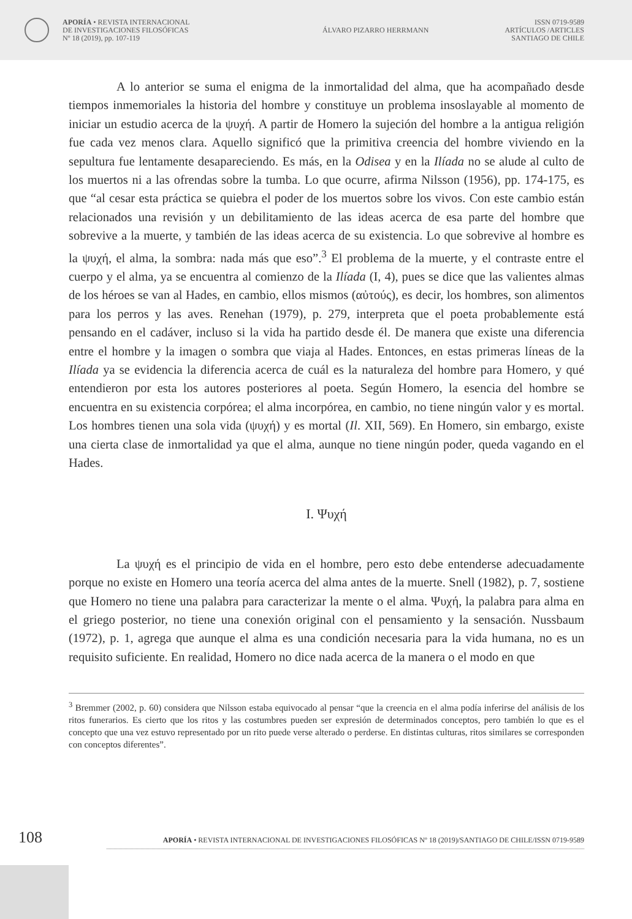APORÍA • REVISTA INTERNACIONAL
DE INVESTIGACIONES FILOSÓFICAS
Nº 18 (2019), pp. 107-119
ÁLVARO PIZARRO HERRMANN
ISSN 0719-9589
ARTÍCULOS /ARTICLES
SANTIAGO DE CHILE
A lo anterior se suma el enigma de la inmortalidad del alma, que ha acompañado desde tiempos inmemoriales la historia del hombre y constituye un problema insoslayable al momento de iniciar un estudio acerca de la ψυχή. A partir de Homero la sujeción del hombre a la antigua religión fue cada vez menos clara. Aquello significó que la primitiva creencia del hombre viviendo en la sepultura fue lentamente desapareciendo. Es más, en la Odisea y en la Ilíada no se alude al culto de los muertos ni a las ofrendas sobre la tumba. Lo que ocurre, afirma Nilsson (1956), pp. 174-175, es que “al cesar esta práctica se quiebra el poder de los muertos sobre los vivos. Con este cambio están relacionados una revisión y un debilitamiento de las ideas acerca de esa parte del hombre que sobrevive a la muerte, y también de las ideas acerca de su existencia. Lo que sobrevive al hombre es la ψυχή, el alma, la sombra: nada más que eso”.<sup>3</sup> El problema de la muerte, y el contraste entre el cuerpo y el alma, ya se encuentra al comienzo de la Ilíada (I, 4), pues se dice que las valientes almas de los héroes se van al Hades, en cambio, ellos mismos (αὐτούς), es decir, los hombres, son alimentos para los perros y las aves. Renehan (1979), p. 279, interpreta que el poeta probablemente está pensando en el cadáver, incluso si la vida ha partido desde él. De manera que existe una diferencia entre el hombre y la imagen o sombra que viaja al Hades. Entonces, en estas primeras líneas de la Ilíada ya se evidencia la diferencia acerca de cuál es la naturaleza del hombre para Homero, y qué entendieron por esta los autores posteriores al poeta. Según Homero, la esencia del hombre se encuentra en su existencia corpórea; el alma incorpórea, en cambio, no tiene ningún valor y es mortal. Los hombres tienen una sola vida (ψυχή) y es mortal (Il. XII, 569). En Homero, sin embargo, existe una cierta clase de inmortalidad ya que el alma, aunque no tiene ningún poder, queda vagando en el Hades.
I. Ψυχή
La ψυχή es el principio de vida en el hombre, pero esto debe entenderse adecuadamente porque no existe en Homero una teoría acerca del alma antes de la muerte. Snell (1982), p. 7, sostiene que Homero no tiene una palabra para caracterizar la mente o el alma. Ψυχή, la palabra para alma en el griego posterior, no tiene una conexión original con el pensamiento y la sensación. Nussbaum (1972), p. 1, agrega que aunque el alma es una condición necesaria para la vida humana, no es un requisito suficiente. En realidad, Homero no dice nada acerca de la manera o el modo en que
<sup>3</sup> Bremmer (2002, p. 60) considera que Nilsson estaba equivocado al pensar “que la creencia en el alma podía inferirse del análisis de los ritos funerarios. Es cierto que los ritos y las costumbres pueden ser expresión de determinados conceptos, pero también lo que es el concepto que una vez estuvo representado por un rito puede verse alterado o perderse. En distintas culturas, ritos similares se corresponden con conceptos diferentes”.
108 APORÍA • REVISTA INTERNACIONAL DE INVESTIGACIONES FILOSÓFICAS Nº 18 (2019)/SANTIAGO DE CHILE/ISSN 0719-9589